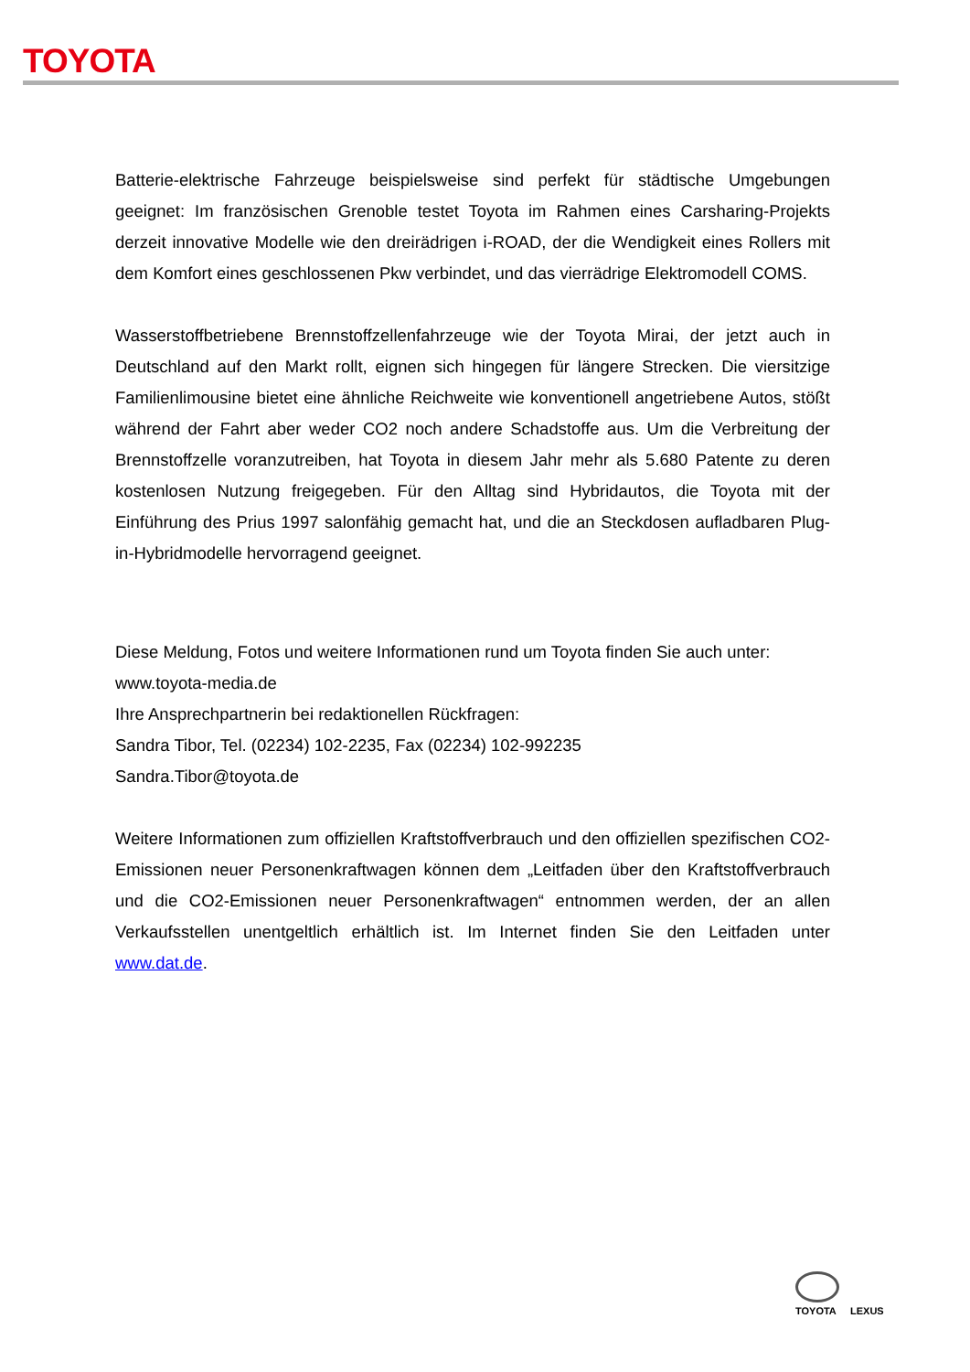TOYOTA
Batterie-elektrische Fahrzeuge beispielsweise sind perfekt für städtische Umgebungen geeignet: Im französischen Grenoble testet Toyota im Rahmen eines Carsharing-Projekts derzeit innovative Modelle wie den dreirädrigen i-ROAD, der die Wendigkeit eines Rollers mit dem Komfort eines geschlossenen Pkw verbindet, und das vierrädrige Elektromodell COMS.
Wasserstoffbetriebene Brennstoffzellenfahrzeuge wie der Toyota Mirai, der jetzt auch in Deutschland auf den Markt rollt, eignen sich hingegen für längere Strecken. Die viersitzige Familienlimousine bietet eine ähnliche Reichweite wie konventionell angetriebene Autos, stößt während der Fahrt aber weder CO2 noch andere Schadstoffe aus. Um die Verbreitung der Brennstoffzelle voranzutreiben, hat Toyota in diesem Jahr mehr als 5.680 Patente zu deren kostenlosen Nutzung freigegeben. Für den Alltag sind Hybridautos, die Toyota mit der Einführung des Prius 1997 salonfähig gemacht hat, und die an Steckdosen aufladbaren Plug-in-Hybridmodelle hervorragend geeignet.
Diese Meldung, Fotos und weitere Informationen rund um Toyota finden Sie auch unter:
www.toyota-media.de
Ihre Ansprechpartnerin bei redaktionellen Rückfragen:
Sandra Tibor, Tel. (02234) 102-2235, Fax (02234) 102-992235
Sandra.Tibor@toyota.de
Weitere Informationen zum offiziellen Kraftstoffverbrauch und den offiziellen spezifischen CO2-Emissionen neuer Personenkraftwagen können dem „Leitfaden über den Kraftstoffverbrauch und die CO2-Emissionen neuer Personenkraftwagen“ entnommen werden, der an allen Verkaufsstellen unentgeltlich erhältlich ist. Im Internet finden Sie den Leitfaden unter www.dat.de.
TOYOTA
LEXUS